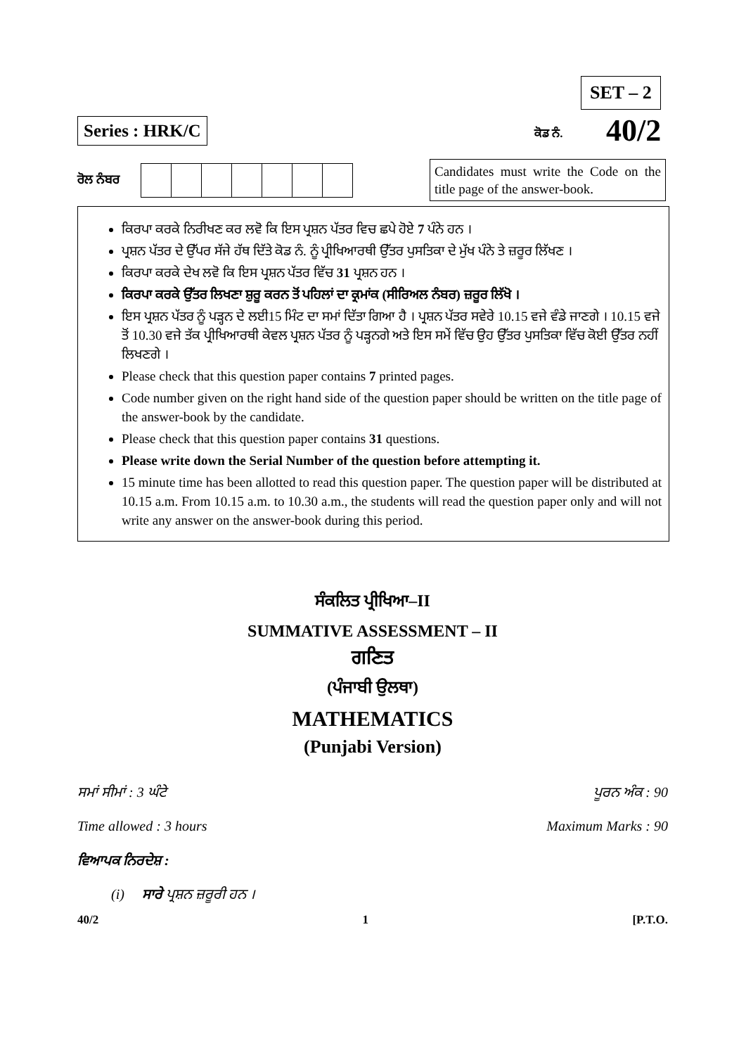SET – 2
Series : HRK/C ਕੋਡ ਨੰ. 40/2
ਰੋਲ ਨੰਬਰ
Candidates must write the Code on the title page of the answer-book.
ਕਿਰਪਾ ਕਰਕੇ ਨਿਰੀਖਣ ਕਰ ਲਵੋ ਕਿ ਇਸ ਪ੍ਰਸ਼ਨ ਪੱਤਰ ਵਿਚ ਛਪੇ ਹੋਏ 7 ਪੰਨੇ ਹਨ ।
ਪ੍ਰਸ਼ਨ ਪੱਤਰ ਦੇ ਉੱਪਰ ਸੱਜੇ ਹੱਥ ਦਿੱਤੇ ਕੋਡ ਨੰ. ਨੂੰ ਪ੍ਰੀਖਿਆਰਥੀ ਉੱਤਰ ਪੁਸਤਿਕਾ ਦੇ ਮੁੱਖ ਪੰਨੇ ਤੇ ਜ਼ਰੂਰ ਲਿੱਖਣ ।
ਕਿਰਪਾ ਕਰਕੇ ਦੇਖ ਲਵੋ ਕਿ ਇਸ ਪ੍ਰਸ਼ਨ ਪੱਤਰ ਵਿੱਚ 31 ਪ੍ਰਸ਼ਨ ਹਨ ।
ਕਿਰਪਾ ਕਰਕੇ ਉੱਤਰ ਲਿਖਣਾ ਸ਼ੁਰੂ ਕਰਨ ਤੋਂ ਪਹਿਲਾਂ ਦਾ ਕ੍ਰਮਾਂਕ (ਸੀਰਿਅਲ ਨੰਬਰ) ਜ਼ਰੂਰ ਲਿੱਖੋ ।
ਇਸ ਪ੍ਰਸ਼ਨ ਪੱਤਰ ਨੂੰ ਪੜ੍ਹਨ ਦੇ ਲਈ15 ਮਿੰਟ ਦਾ ਸਮਾਂ ਦਿੱਤਾ ਗਿਆ ਹੈ । ਪ੍ਰਸ਼ਨ ਪੱਤਰ ਸਵੇਰੇ 10.15 ਵਜੇ ਵੰਡੇ ਜਾਣਗੇ । 10.15 ਵਜੇ ਤੋਂ 10.30 ਵਜੇ ਤੱਕ ਪ੍ਰੀਖਿਆਰਥੀ ਕੇਵਲ ਪ੍ਰਸ਼ਨ ਪੱਤਰ ਨੂੰ ਪੜ੍ਹਨਗੇ ਅਤੇ ਇਸ ਸਮੇਂ ਵਿੱਚ ਉਹ ਉੱਤਰ ਪੁਸਤਿਕਾ ਵਿੱਚ ਕੋਈ ਉੱਤਰ ਨਹੀਂ ਲਿਖਣਗੇ ।
Please check that this question paper contains 7 printed pages.
Code number given on the right hand side of the question paper should be written on the title page of the answer-book by the candidate.
Please check that this question paper contains 31 questions.
Please write down the Serial Number of the question before attempting it.
15 minute time has been allotted to read this question paper. The question paper will be distributed at 10.15 a.m. From 10.15 a.m. to 10.30 a.m., the students will read the question paper only and will not write any answer on the answer-book during this period.
ਸੰਕਲਿਤ ਪ੍ਰੀਖਿਆ–II
SUMMATIVE ASSESSMENT – II
ਗਣਿਤ
(ਪੰਜਾਬੀ ਉਲਥਾ)
MATHEMATICS
(Punjabi Version)
ਸਮਾਂ ਸੀਮਾਂ : 3 ਘੰਟੇ ਪੂਰਨ ਅੰਕ : 90
Time allowed : 3 hours Maximum Marks : 90
ਵਿਆਪਕ ਨਿਰਦੇਸ਼ :
(i) ਸਾਰੇ ਪ੍ਰਸ਼ਨ ਜ਼ਰੂਰੀ ਹਨ ।
40/2 1 [P.T.O.